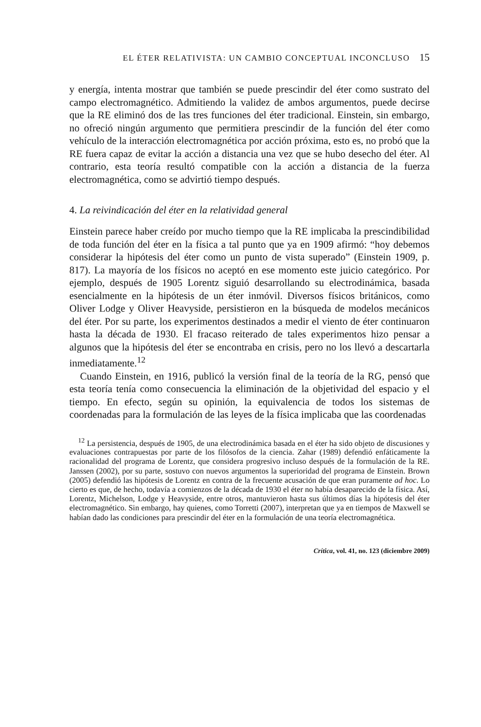EL ÉTER RELATIVISTA: UN CAMBIO CONCEPTUAL INCONCLUSO 15
y energía, intenta mostrar que también se puede prescindir del éter como sustrato del campo electromagnético. Admitiendo la validez de ambos argumentos, puede decirse que la RE eliminó dos de las tres funciones del éter tradicional. Einstein, sin embargo, no ofreció ningún argumento que permitiera prescindir de la función del éter como vehículo de la interacción electromagnética por acción próxima, esto es, no probó que la RE fuera capaz de evitar la acción a distancia una vez que se hubo desecho del éter. Al contrario, esta teoría resultó compatible con la acción a distancia de la fuerza electromagnética, como se advirtió tiempo después.
4. La reivindicación del éter en la relatividad general
Einstein parece haber creído por mucho tiempo que la RE implicaba la prescindibilidad de toda función del éter en la física a tal punto que ya en 1909 afirmó: “hoy debemos considerar la hipótesis del éter como un punto de vista superado” (Einstein 1909, p. 817). La mayoría de los físicos no aceptó en ese momento este juicio categórico. Por ejemplo, después de 1905 Lorentz siguió desarrollando su electrodinámica, basada esencialmente en la hipótesis de un éter inmóvil. Diversos físicos británicos, como Oliver Lodge y Oliver Heavyside, persistieron en la búsqueda de modelos mecánicos del éter. Por su parte, los experimentos destinados a medir el viento de éter continuaron hasta la década de 1930. El fracaso reiterado de tales experimentos hizo pensar a algunos que la hipótesis del éter se encontraba en crisis, pero no los llevó a descartarla inmediatamente.<sup>12</sup>
Cuando Einstein, en 1916, publicó la versión final de la teoría de la RG, pensó que esta teoría tenía como consecuencia la eliminación de la objetividad del espacio y el tiempo. En efecto, según su opinión, la equivalencia de todos los sistemas de coordenadas para la formulación de las leyes de la física implicaba que las coordenadas
<sup>12</sup> La persistencia, después de 1905, de una electrodinámica basada en el éter ha sido objeto de discusiones y evaluaciones contrapuestas por parte de los filósofos de la ciencia. Zahar (1989) defendió enfáticamente la racionalidad del programa de Lorentz, que considera progresivo incluso después de la formulación de la RE. Janssen (2002), por su parte, sostuvo con nuevos argumentos la superioridad del programa de Einstein. Brown (2005) defendió las hipótesis de Lorentz en contra de la frecuente acusación de que eran puramente ad hoc. Lo cierto es que, de hecho, todavía a comienzos de la década de 1930 el éter no había desaparecido de la física. Así, Lorentz, Michelson, Lodge y Heavyside, entre otros, mantuvieron hasta sus últimos días la hipótesis del éter electromagnético. Sin embargo, hay quienes, como Torretti (2007), interpretan que ya en tiempos de Maxwell se habían dado las condiciones para prescindir del éter en la formulación de una teoría electromagnética.
Crítica, vol. 41, no. 123 (diciembre 2009)